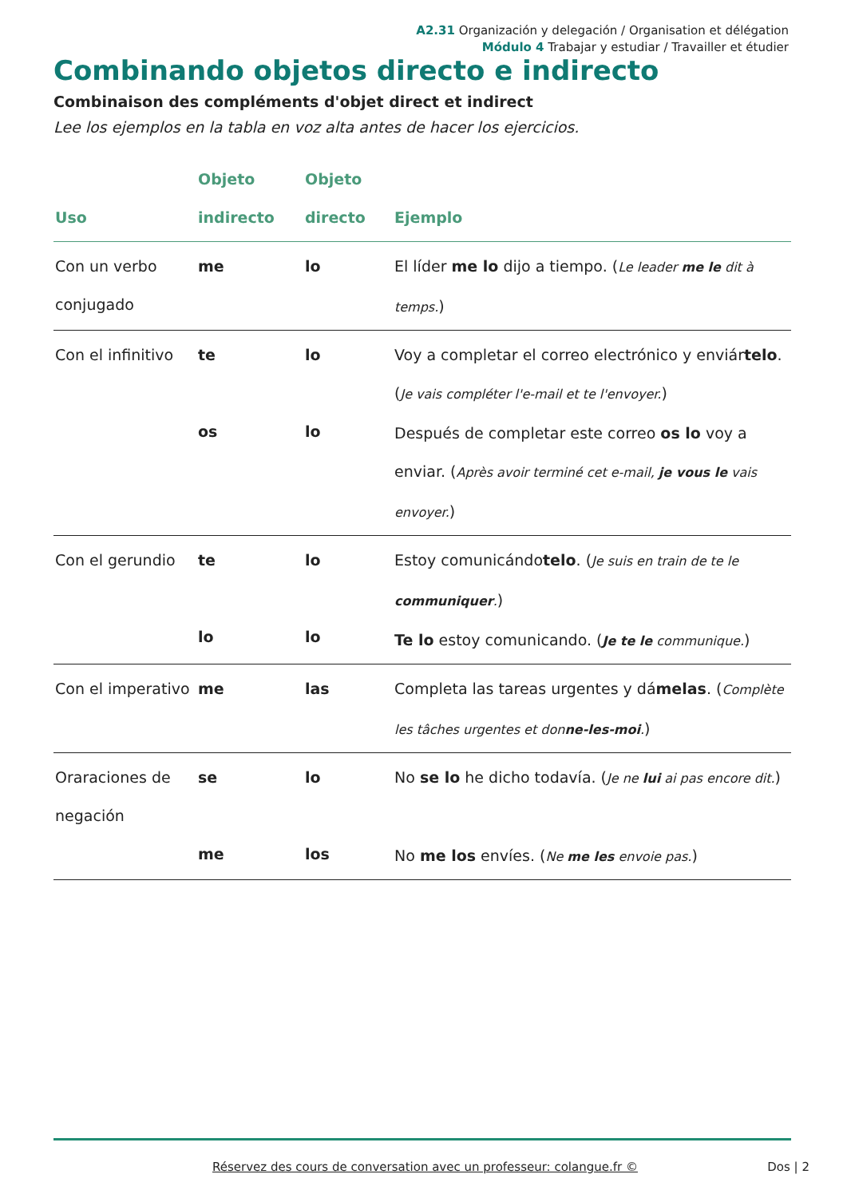A2.31 Organización y delegación / Organisation et délégation
Módulo 4 Trabajar y estudiar / Travailler et étudier
Combinando objetos directo e indirecto
Combinaison des compléments d'objet direct et indirect
Lee los ejemplos en la tabla en voz alta antes de hacer los ejercicios.
| Uso | Objeto indirecto | Objeto directo | Ejemplo |
| --- | --- | --- | --- |
| Con un verbo conjugado | me | lo | El líder me lo dijo a tiempo. ( Le leader me le dit à temps. ) |
| Con el infinitivo | te os | lo lo | Voy a completar el correo electrónico y enviár telo . ( Je vais compléter l'e-mail et te l'envoyer. ) Después de completar este correo os lo voy a enviar. ( Après avoir terminé cet e-mail, je vous le vais envoyer. ) |
| Con el gerundio | te lo | lo lo | Estoy comunicándo telo . ( Je suis en train de te le communiquer . ) Te lo estoy comunicando. ( Je te le communique. ) |
| Con el imperativo | me | las | Completa las tareas urgentes y dá melas . ( Complète les tâches urgentes et don ne-les-moi . ) |
| Oraraciones de negación | se me | lo los | No se lo he dicho todavía. ( Je ne lui ai pas encore dit. ) No me los envíes. ( Ne me les envoie pas. ) |
Réservez des cours de conversation avec un professeur: colangue.fr © Dos | 2